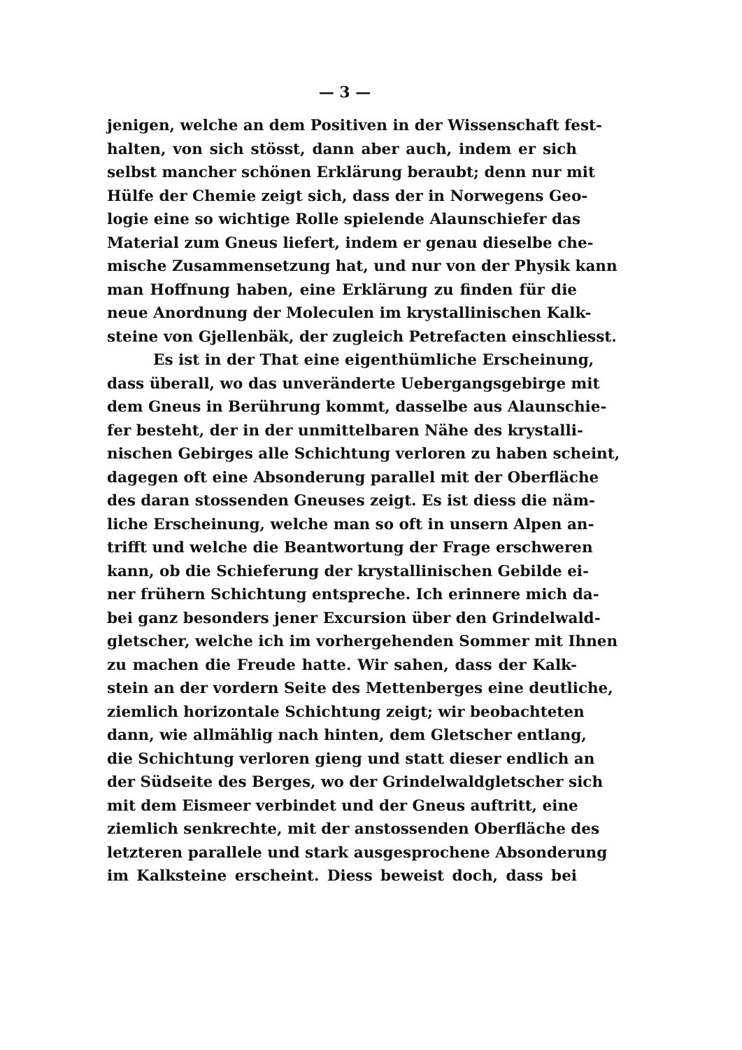— 3 —
jenigen, welche an dem Positiven in der Wissenschaft fest-
halten, von sich stösst, dann aber auch, indem er sich
selbst mancher schönen Erklärung beraubt; denn nur mit
Hülfe der Chemie zeigt sich, dass der in Norwegens Geo-
logie eine so wichtige Rolle spielende Alaunschiefer das
Material zum Gneus liefert, indem er genau dieselbe che-
mische Zusammensetzung hat, und nur von der Physik kann
man Hoffnung haben, eine Erklärung zu finden für die
neue Anordnung der Moleculen im krystallinischen Kalk-
steine von Gjellenbäk, der zugleich Petrefacten einschliesst.
Es ist in der That eine eigenthümliche Erscheinung,
dass überall, wo das unveränderte Uebergangsgebirge mit
dem Gneus in Berührung kommt, dasselbe aus Alaunschie-
fer besteht, der in der unmittelbaren Nähe des krystalli-
nischen Gebirges alle Schichtung verloren zu haben scheint,
dagegen oft eine Absonderung parallel mit der Oberfläche
des daran stossenden Gneuses zeigt. Es ist diess die näm-
liche Erscheinung, welche man so oft in unsern Alpen an-
trifft und welche die Beantwortung der Frage erschweren
kann, ob die Schieferung der krystallinischen Gebilde ei-
ner frühern Schichtung entspreche. Ich erinnere mich da-
bei ganz besonders jener Excursion über den Grindelwald-
gletscher, welche ich im vorhergehenden Sommer mit Ihnen
zu machen die Freude hatte. Wir sahen, dass der Kalk-
stein an der vordern Seite des Mettenberges eine deutliche,
ziemlich horizontale Schichtung zeigt; wir beobachteten
dann, wie allmählig nach hinten, dem Gletscher entlang,
die Schichtung verloren gieng und statt dieser endlich an
der Südseite des Berges, wo der Grindelwaldgletscher sich
mit dem Eismeer verbindet und der Gneus auftritt, eine
ziemlich senkrechte, mit der anstossenden Oberfläche des
letzteren parallele und stark ausgesprochene Absonderung
im Kalksteine erscheint. Diess beweist doch, dass bei